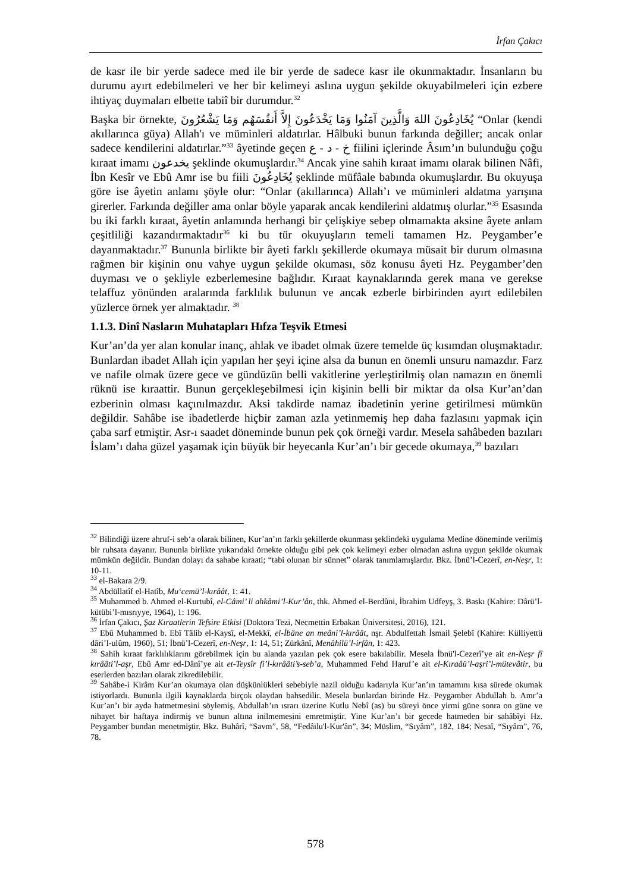İrfan Çakıcı
de kasr ile bir yerde sadece med ile bir yerde de sadece kasr ile okunmaktadır. İnsanların bu durumu ayırt edebilmeleri ve her bir kelimeyi aslına uygun şekilde okuyabilmeleri için ezbere ihtiyaç duymaları elbette tabiî bir durumdur.<sup>32</sup>
Başka bir örnekte, يُخَادِعُونَ اللهَ وَالَّذِينَ آمَنُوا وَمَا يَخْدَعُونَ إِلاَّ أَنفُسَهُم وَمَا يَشْعُرُونَ “Onlar (kendi akıllarınca güya) Allah'ı ve mümin­leri aldatırlar. Hâlbuki bunun farkında değiller; ancak onlar sadece kendilerini aldatırlar.”<sup>33</sup> âyetinde geçen خ - د - ع fiilini içlerinde Âsım’ın bulunduğu çoğu kıraat imamı يخدعون şeklinde okumuşlardır.<sup>34</sup> Ancak yine sahih kıraat imamı olarak bilinen Nâfi, İbn Kesîr ve Ebû Amr ise bu fiili يُخَادِعُونَ şeklinde müfâale babında okumuşlardır. Bu okuyuşa göre ise âyetin anlamı şöyle olur: “Onlar (akıllarınca) Allah’ı ve müminleri aldatma yarışına girerler. Farkında değiller ama onlar böyle yaparak ancak kendilerini aldatmış olurlar.”<sup>35</sup> Esasında bu iki farklı kıraat, âyetin anlamında herhangi bir çelişkiye sebep olmamakta aksine âyete anlam çeşitliliği kazandırmaktadır<sup>36</sup> ki bu tür okuyuşların temeli tamamen Hz. Peygamber’e dayanmaktadır.<sup>37</sup> Bununla birlikte bir âyeti farklı şekillerde okumaya müsait bir durum olmasına rağmen bir kişinin onu vahye uygun şekilde okuması, söz konusu âyeti Hz. Peygamber’den duyması ve o şekliyle ezberlemesine bağlıdır. Kıraat kaynaklarında gerek mana ve gerekse telaffuz yönünden aralarında farklılık bulunun ve ancak ezberle birbirinden ayırt edilebilen yüzlerce örnek yer almaktadır. <sup>38</sup>
1.1.3. Dinî Nasların Muhatapları Hıfza Teşvik Etmesi
Kur’an’da yer alan konular inanç, ahlak ve ibadet olmak üzere temelde üç kısımdan oluşmaktadır. Bunlardan ibadet Allah için yapılan her şeyi içine alsa da bunun en önemli unsuru namazdır. Farz ve nafile olmak üzere gece ve gündüzün belli vakitlerine yerleştirilmiş olan namazın en önemli rüknü ise kıraattir. Bunun gerçekleşebilmesi için kişinin belli bir miktar da olsa Kur’an’dan ezberinin olması kaçınılmazdır. Aksi takdirde namaz ibadetinin yerine getirilmesi mümkün değildir. Sahâbe ise ibadetlerde hiçbir zaman azla yetinmemiş hep daha fazlasını yapmak için çaba sarf etmiştir. Asr-ı saadet döneminde bunun pek çok örneği vardır. Mesela sahâbeden bazıları İslam’ı daha güzel yaşamak için büyük bir heyecanla Kur’an’ı bir gecede okumaya,<sup>39</sup> bazıları
<sup>32</sup> Bilindiği üzere ahruf-i seb‘a olarak bilinen, Kur’an’ın farklı şekillerde okunması şeklindeki uygulama Medine döneminde verilmiş bir ruhsata dayanır. Bununla birlikte yukarıdaki örnekte olduğu gibi pek çok kelimeyi ezber olmadan aslına uygun şekilde okumak mümkün değildir. Bundan dolayı da sahabe kıraati; “tabi olunan bir sünnet” olarak tanımlamışlardır. Bkz. İbnü’l-Cezerî, en-Neşr, 1: 10-11.
<sup>33</sup> el-Bakara 2/9.
<sup>34</sup> Abdüllatîf el-Hatîb, Mu‘cemü’l-kırâât, 1: 41.
<sup>35</sup> Muhammed b. Ahmed el-Kurtubî, el-Câmi’ li ahkâmi’l-Kur’ân, thk. Ahmed el-Berdûni, İbrahim Udfeyş, 3. Baskı (Kahire: Dârü’l-kütübi’l-mısrıyye, 1964), 1: 196.
<sup>36</sup> İrfan Çakıcı, Şaz Kıraatlerin Tefsire Etkisi (Doktora Tezi, Necmettin Erbakan Üniversitesi, 2016), 121.
<sup>37</sup> Ebû Muhammed b. Ebî Tâlib el-Kaysî, el-Mekkî, el-İbâne an meâni’l-kırâât, nşr. Abdulfettah İsmail Şelebî (Kahire: Külliyettü dâri’l-ulûm, 1960), 51; İbnü’l-Cezerî, en-Neşr, 1: 14, 51; Zürkânî, Menâhilü’l-irfân, 1: 423.
<sup>38</sup> Sahih kıraat farklılıklarını görebilmek için bu alanda yazılan pek çok esere bakılabilir. Mesela İbnü'l-Cezerî’ye ait en-Neşr fî kırââti’l-aşr, Ebû Amr ed-Dânî’ye ait et-Teysîr fi’l-kırââti’s-seb’a, Muhammed Fehd Haruf’e ait el-Kıraâü’l-aşri’l-mütevâtir, bu eserlerden bazıları olarak zikredilebilir.
<sup>39</sup> Sahâbe-i Kirâm Kur’an okumaya olan düşkünlükleri sebebiyle nazil olduğu kadarıyla Kur’an’ın tamamını kısa sürede okumak istiyorlardı. Bununla ilgili kaynaklarda birçok olaydan bahsedilir. Mesela bunlardan birinde Hz. Peygamber Abdullah b. Amr’a Kur’an’ı bir ayda hatmetmesini söylemiş, Abdullah’ın ısrarı üzerine Kutlu Nebî (as) bu süreyi önce yirmi güne sonra on güne ve nihayet bir haftaya indirmiş ve bunun altına inilmemesini emretmiştir. Yine Kur’an’ı bir gecede hatmeden bir sahâbîyi Hz. Peygamber bundan menetmiştir. Bkz. Buhârî, “Savm”, 58, “Fedâilu'l-Kur'ân”, 34; Müslim, “Sıyâm”, 182, 184; Nesaî, “Sıyâm”, 76, 78.
578